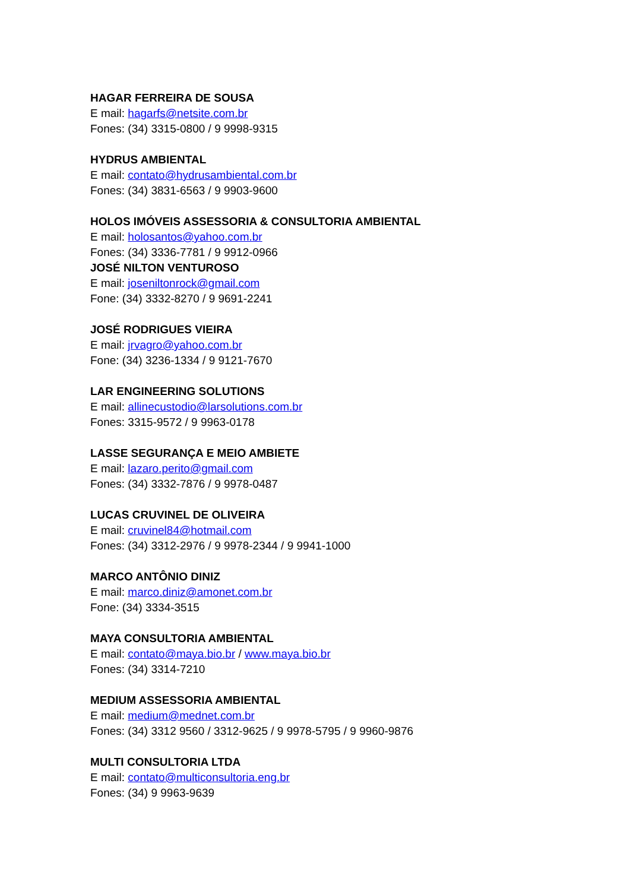HAGAR FERREIRA DE SOUSA
E mail: hagarfs@netsite.com.br
Fones: (34) 3315-0800 / 9 9998-9315
HYDRUS AMBIENTAL
E mail: contato@hydrusambiental.com.br
Fones: (34) 3831-6563 / 9 9903-9600
HOLOS IMÓVEIS ASSESSORIA & CONSULTORIA AMBIENTAL
E mail: holosantos@yahoo.com.br
Fones: (34) 3336-7781 / 9 9912-0966
JOSÉ NILTON VENTUROSO
E mail: joseniltonrock@gmail.com
Fone: (34) 3332-8270 / 9 9691-2241
JOSÉ RODRIGUES VIEIRA
E mail: jrvagro@yahoo.com.br
Fone: (34) 3236-1334 / 9 9121-7670
LAR ENGINEERING SOLUTIONS
E mail: allinecustodio@larsolutions.com.br
Fones: 3315-9572 / 9 9963-0178
LASSE SEGURANÇA E MEIO AMBIETE
E mail: lazaro.perito@gmail.com
Fones: (34) 3332-7876 / 9 9978-0487
LUCAS CRUVINEL DE OLIVEIRA
E mail: cruvinel84@hotmail.com
Fones: (34) 3312-2976 / 9 9978-2344 / 9 9941-1000
MARCO ANTÔNIO DINIZ
E mail: marco.diniz@amonet.com.br
Fone: (34) 3334-3515
MAYA CONSULTORIA AMBIENTAL
E mail: contato@maya.bio.br / www.maya.bio.br
Fones: (34) 3314-7210
MEDIUM ASSESSORIA AMBIENTAL
E mail: medium@mednet.com.br
Fones: (34) 3312 9560 / 3312-9625 / 9 9978-5795 / 9 9960-9876
MULTI CONSULTORIA LTDA
E mail: contato@multiconsultoria.eng.br
Fones: (34) 9 9963-9639